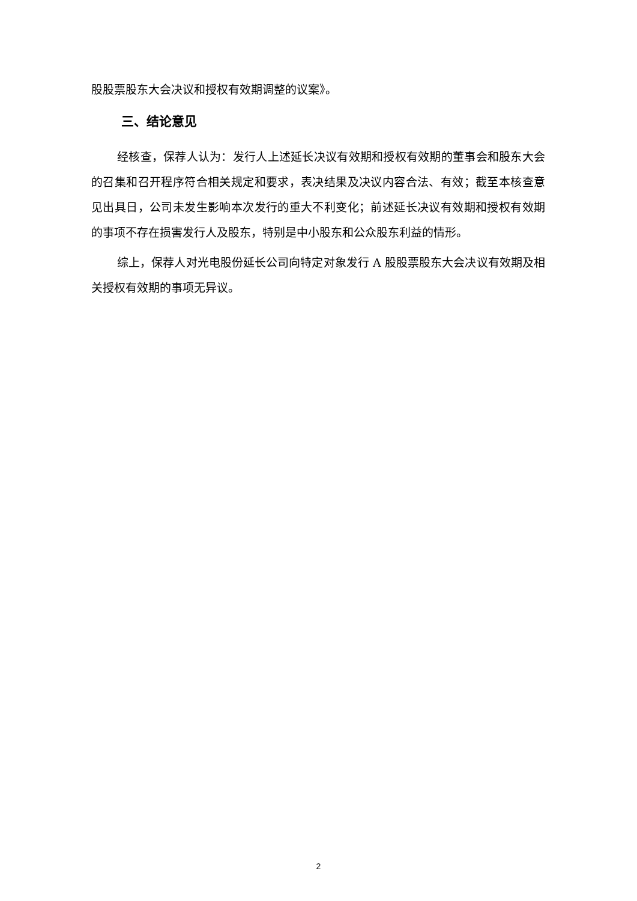股股票股东大会决议和授权有效期调整的议案》。
三、结论意见
经核查，保荐人认为：发行人上述延长决议有效期和授权有效期的董事会和股东大会的召集和召开程序符合相关规定和要求，表决结果及决议内容合法、有效；截至本核查意见出具日，公司未发生影响本次发行的重大不利变化；前述延长决议有效期和授权有效期的事项不存在损害发行人及股东，特别是中小股东和公众股东利益的情形。
综上，保荐人对光电股份延长公司向特定对象发行 A 股股票股东大会决议有效期及相关授权有效期的事项无异议。
2